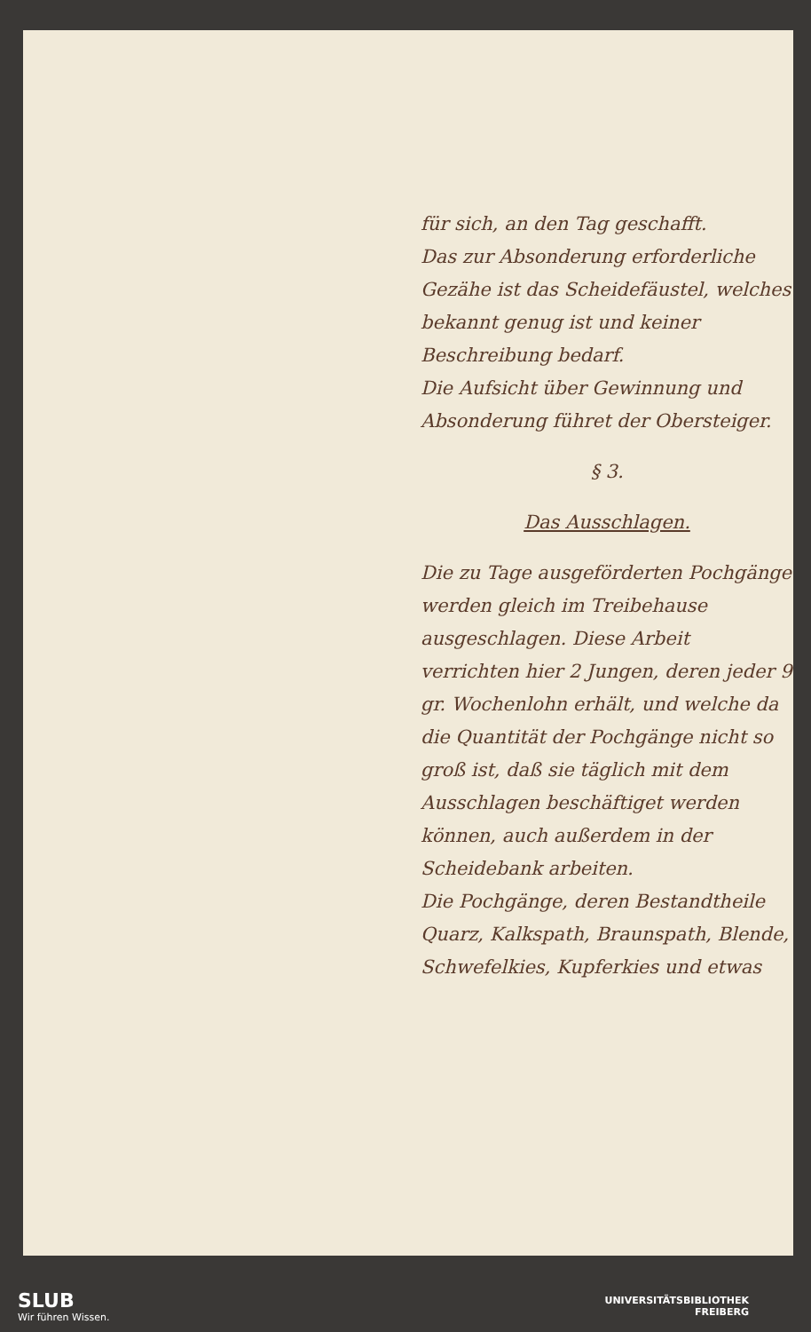für sich, an den Tag geschafft.
Das zur Absonderung erforderliche Gezähe ist das Scheidefäustel, welches bekannt genug ist und keiner Beschreibung bedarf.
Die Aufsicht über Gewinnung und Absonderung führet der Obersteiger.
§ 3.
Das Ausschlagen.
Die zu Tage ausgeförderten Pochgänge werden gleich im Treibehause ausgeschlagen. Diese Arbeit verrichten hier 2 Jungen, deren jeder 9 gr. Wochenlohn erhält, und welche da die Quantität der Pochgänge nicht so groß ist, daß sie täglich mit dem Ausschlagen beschäftiget werden können, auch außerdem in der Scheidebank arbeiten.
Die Pochgänge, deren Bestandtheile Quarz, Kalkspath, Braunspath, Blende, Schwefelkies, Kupferkies und etwas
SLUB
Wir führen Wissen.
UNIVERSITÄTSBIBLIOTHEK
FREIBERG